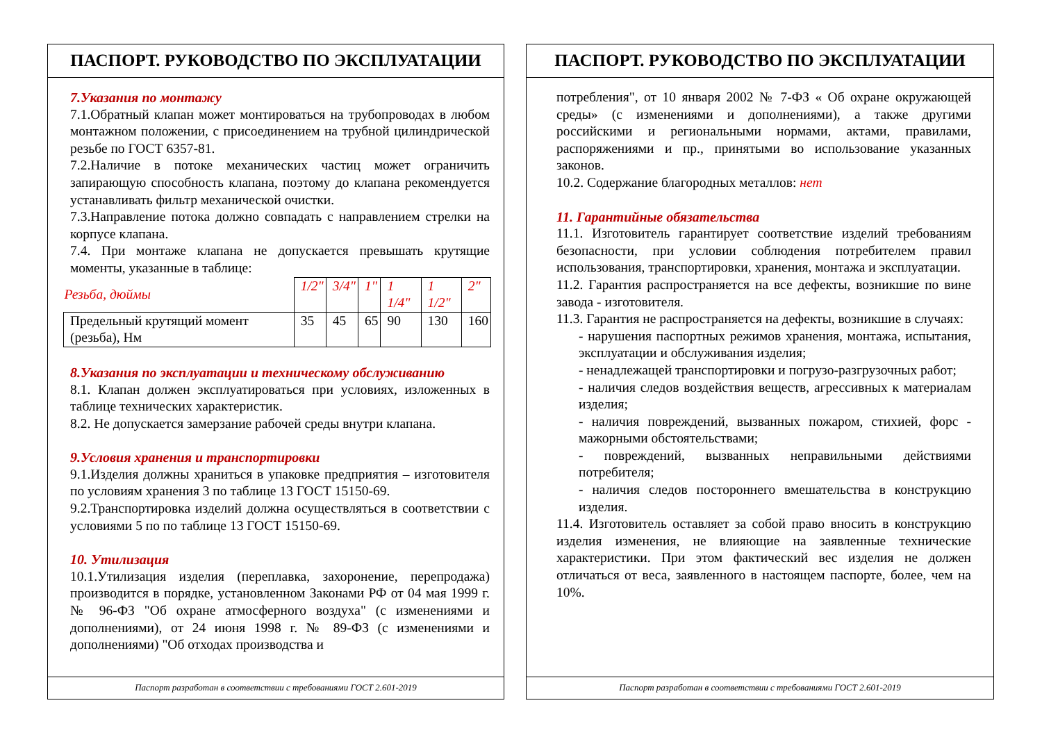ПАСПОРТ. РУКОВОДСТВО ПО ЭКСПЛУАТАЦИИ
7.Указания по монтажу
7.1.Обратный клапан может монтироваться на трубопроводах в любом монтажном положении, с присоединением на трубной цилиндрической резьбе по ГОСТ 6357-81.
7.2.Наличие в потоке механических частиц может ограничить запирающую способность клапана, поэтому до клапана рекомендуется устанавливать фильтр механической очистки.
7.3.Направление потока должно совпадать с направлением стрелки на корпусе клапана.
7.4. При монтаже клапана не допускается превышать крутящие моменты, указанные в таблице:
| Резьба, дюймы | 1/2" | 3/4" | 1" | 1 1/4" | 1 1/2" | 2" |
| Предельный крутящий момент (резьба), Нм | 35 | 45 | 65 | 90 | 130 | 160 |
8.Указания по эксплуатации и техническому обслуживанию
8.1. Клапан должен эксплуатироваться при условиях, изложенных в таблице технических характеристик.
8.2. Не допускается замерзание рабочей среды внутри клапана.
9.Условия хранения и транспортировки
9.1.Изделия должны храниться в упаковке предприятия – изготовителя по условиям хранения 3 по таблице 13 ГОСТ 15150-69.
9.2.Транспортировка изделий должна осуществляться в соответствии с условиями 5 по по таблице 13 ГОСТ 15150-69.
10. Утилизация
10.1.Утилизация изделия (переплавка, захоронение, перепродажа) производится в порядке, установленном Законами РФ от 04 мая 1999 г. № 96-ФЗ "Об охране атмосферного воздуха" (с изменениями и дополнениями), от 24 июня 1998 г. № 89-ФЗ (с изменениями и дополнениями) "Об отходах производства и
Паспорт разработан в соответствии с требованиями ГОСТ 2.601-2019
ПАСПОРТ. РУКОВОДСТВО ПО ЭКСПЛУАТАЦИИ
потребления", от 10 января 2002 № 7-ФЗ « Об охране окружающей среды» (с изменениями и дополнениями), а также другими российскими и региональными нормами, актами, правилами, распоряжениями и пр., принятыми во использование указанных законов.
10.2. Содержание благородных металлов: нет
11. Гарантийные обязательства
11.1. Изготовитель гарантирует соответствие изделий требованиям безопасности, при условии соблюдения потребителем правил использования, транспортировки, хранения, монтажа и эксплуатации.
11.2. Гарантия распространяется на все дефекты, возникшие по вине завода - изготовителя.
11.3. Гарантия не распространяется на дефекты, возникшие в случаях:
- нарушения паспортных режимов хранения, монтажа, испытания, эксплуатации и обслуживания изделия;
- ненадлежащей транспортировки и погрузо-разгрузочных работ;
- наличия следов воздействия веществ, агрессивных к материалам изделия;
- наличия повреждений, вызванных пожаром, стихией, форс - мажорными обстоятельствами;
- повреждений, вызванных неправильными действиями потребителя;
- наличия следов постороннего вмешательства в конструкцию изделия.
11.4. Изготовитель оставляет за собой право вносить в конструкцию изделия изменения, не влияющие на заявленные технические характеристики. При этом фактический вес изделия не должен отличаться от веса, заявленного в настоящем паспорте, более, чем на 10%.
Паспорт разработан в соответствии с требованиями ГОСТ 2.601-2019